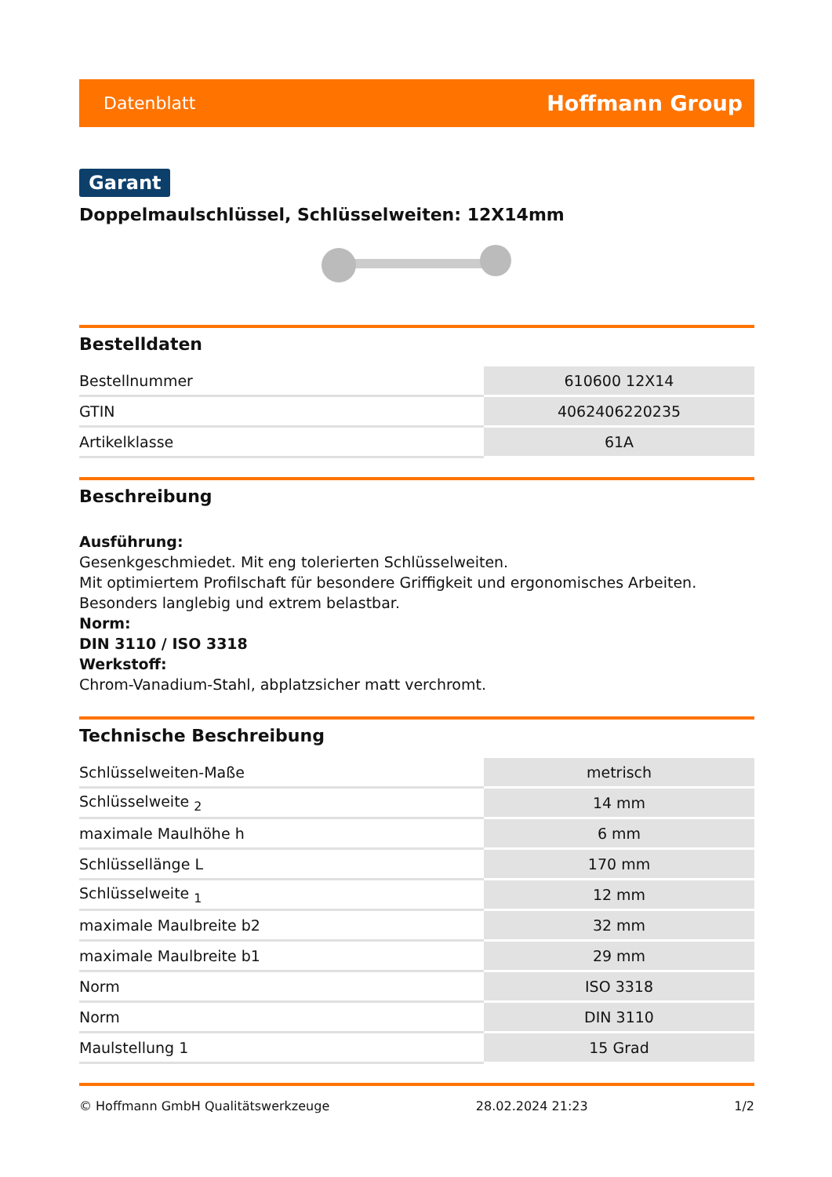Datenblatt Hoffmann Group
Garant
Doppelmaulschlüssel, Schlüsselweiten: 12X14mm
Bestelldaten
| Bestellnummer | 610600 12X14 |
| GTIN | 4062406220235 |
| Artikelklasse | 61A |
Beschreibung
Ausführung:
Gesenkgeschmiedet. Mit eng tolerierten Schlüsselweiten.
Mit optimiertem Profilschaft für besondere Griffigkeit und ergonomisches Arbeiten. Besonders langlebig und extrem belastbar.
Norm:
DIN 3110 / ISO 3318
Werkstoff:
Chrom-Vanadium-Stahl, abplatzsicher matt verchromt.
Technische Beschreibung
| Schlüsselweiten-Maße | metrisch |
| Schlüsselweite <sub>2</sub> | 14 mm |
| maximale Maulhöhe h | 6 mm |
| Schlüssellänge L | 170 mm |
| Schlüsselweite <sub>1</sub> | 12 mm |
| maximale Maulbreite b2 | 32 mm |
| maximale Maulbreite b1 | 29 mm |
| Norm | ISO 3318 |
| Norm | DIN 3110 |
| Maulstellung 1 | 15 Grad |
© Hoffmann GmbH Qualitätswerkzeuge 28.02.2024 21:23 1/2